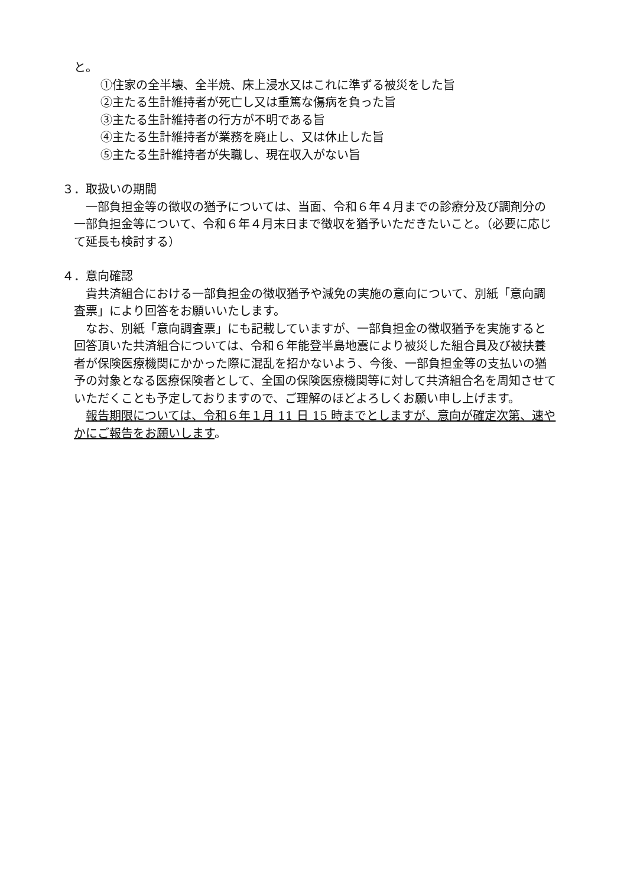と。
①住家の全半壊、全半焼、床上浸水又はこれに準ずる被災をした旨
②主たる生計維持者が死亡し又は重篤な傷病を負った旨
③主たる生計維持者の行方が不明である旨
④主たる生計維持者が業務を廃止し、又は休止した旨
⑤主たる生計維持者が失職し、現在収入がない旨
３．取扱いの期間
　一部負担金等の徴収の猶予については、当面、令和６年４月までの診療分及び調剤分の一部負担金等について、令和６年４月末日まで徴収を猶予いただきたいこと。（必要に応じて延長も検討する）
４．意向確認
　貴共済組合における一部負担金の徴収猶予や減免の実施の意向について、別紙「意向調査票」により回答をお願いいたします。
　なお、別紙「意向調査票」にも記載していますが、一部負担金の徴収猶予を実施すると回答頂いた共済組合については、令和６年能登半島地震により被災した組合員及び被扶養者が保険医療機関にかかった際に混乱を招かないよう、今後、一部負担金等の支払いの猶予の対象となる医療保険者として、全国の保険医療機関等に対して共済組合名を周知させていただくことも予定しておりますので、ご理解のほどよろしくお願い申し上げます。
　報告期限については、令和６年１月 11 日 15 時までとしますが、意向が確定次第、速やかにご報告をお願いします。